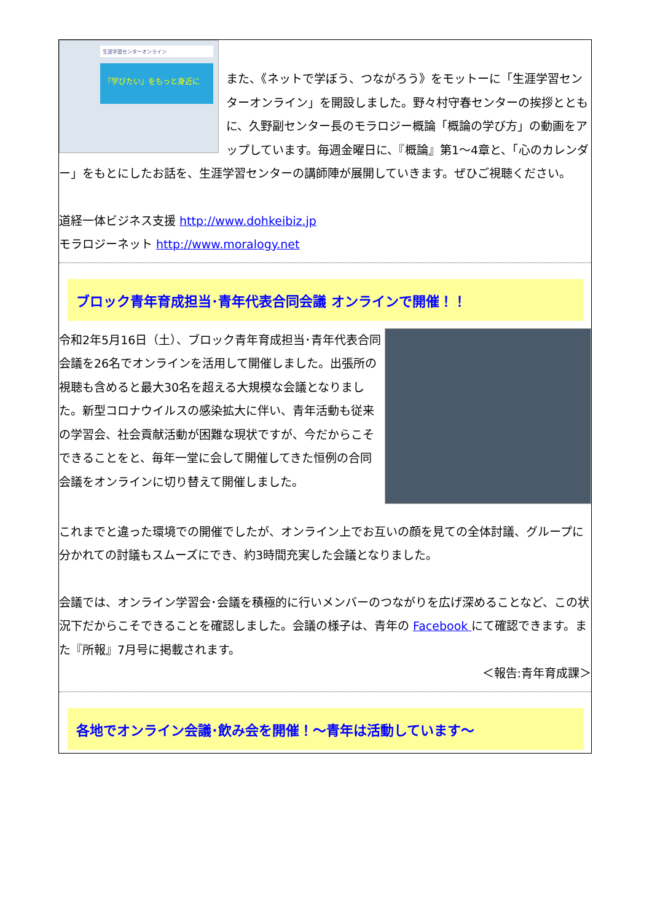生涯学習センターオンライン
『学びたい』をもっと身近に
また、《ネットで学ぼう、つながろう》をモットーに「生涯学習センターオンライン」を開設しました。野々村守春センターの挨拶とともに、久野副センター長のモラロジー概論「概論の学び方」の動画をアップしています。毎週金曜日に、『概論』第1～4章と、「心のカレンダー」をもとにしたお話を、生涯学習センターの講師陣が展開していきます。ぜひご視聴ください。
道経一体ビジネス支援 http://www.dohkeibiz.jp
モラロジーネット http://www.moralogy.net
ブロック青年育成担当･青年代表合同会議 オンラインで開催！！
令和2年5月16日（土）、ブロック青年育成担当･青年代表合同会議を26名でオンラインを活用して開催しました。出張所の視聴も含めると最大30名を超える大規模な会議となりました。新型コロナウイルスの感染拡大に伴い、青年活動も従来の学習会、社会貢献活動が困難な現状ですが、今だからこそできることをと、毎年一堂に会して開催してきた恒例の合同会議をオンラインに切り替えて開催しました。
これまでと違った環境での開催でしたが、オンライン上でお互いの顔を見ての全体討議、グループに分かれての討議もスムーズにでき、約3時間充実した会議となりました。
会議では、オンライン学習会･会議を積極的に行いメンバーのつながりを広げ深めることなど、この状況下だからこそできることを確認しました。会議の様子は、青年の Facebook にて確認できます。また『所報』7月号に掲載されます。
＜報告:青年育成課＞
各地でオンライン会議･飲み会を開催！～青年は活動しています～